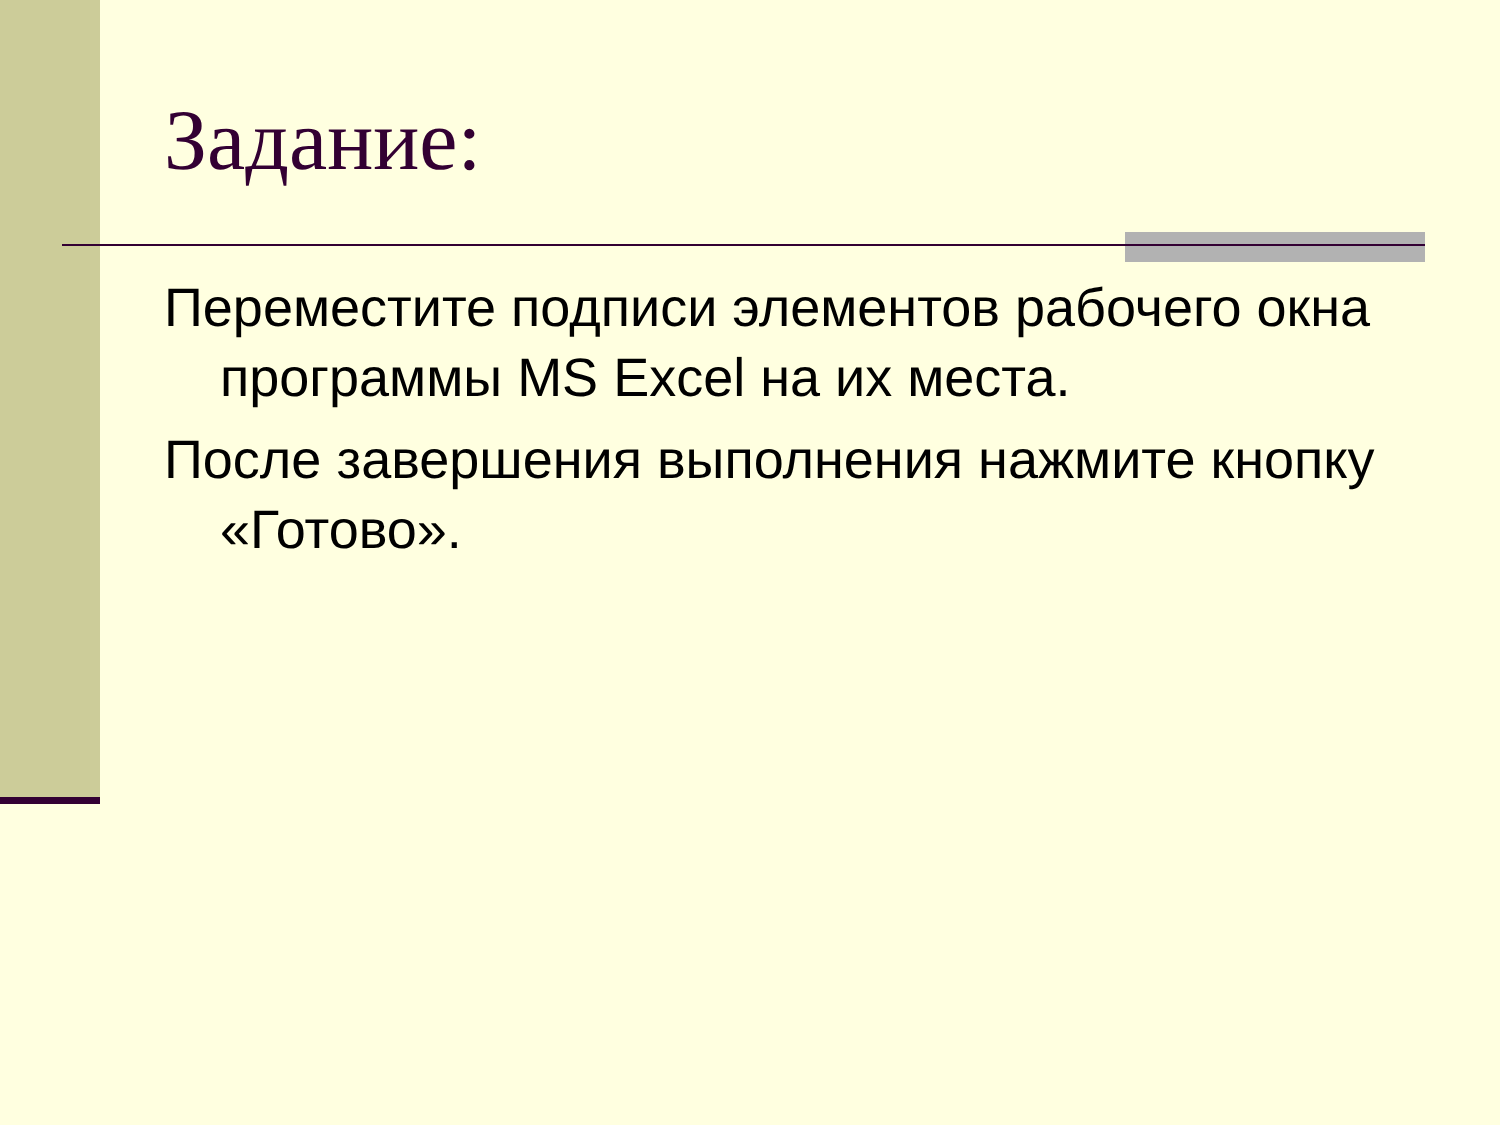Задание:
Переместите подписи элементов рабочего окна программы MS Excel на их места.
После завершения выполнения нажмите кнопку «Готово».